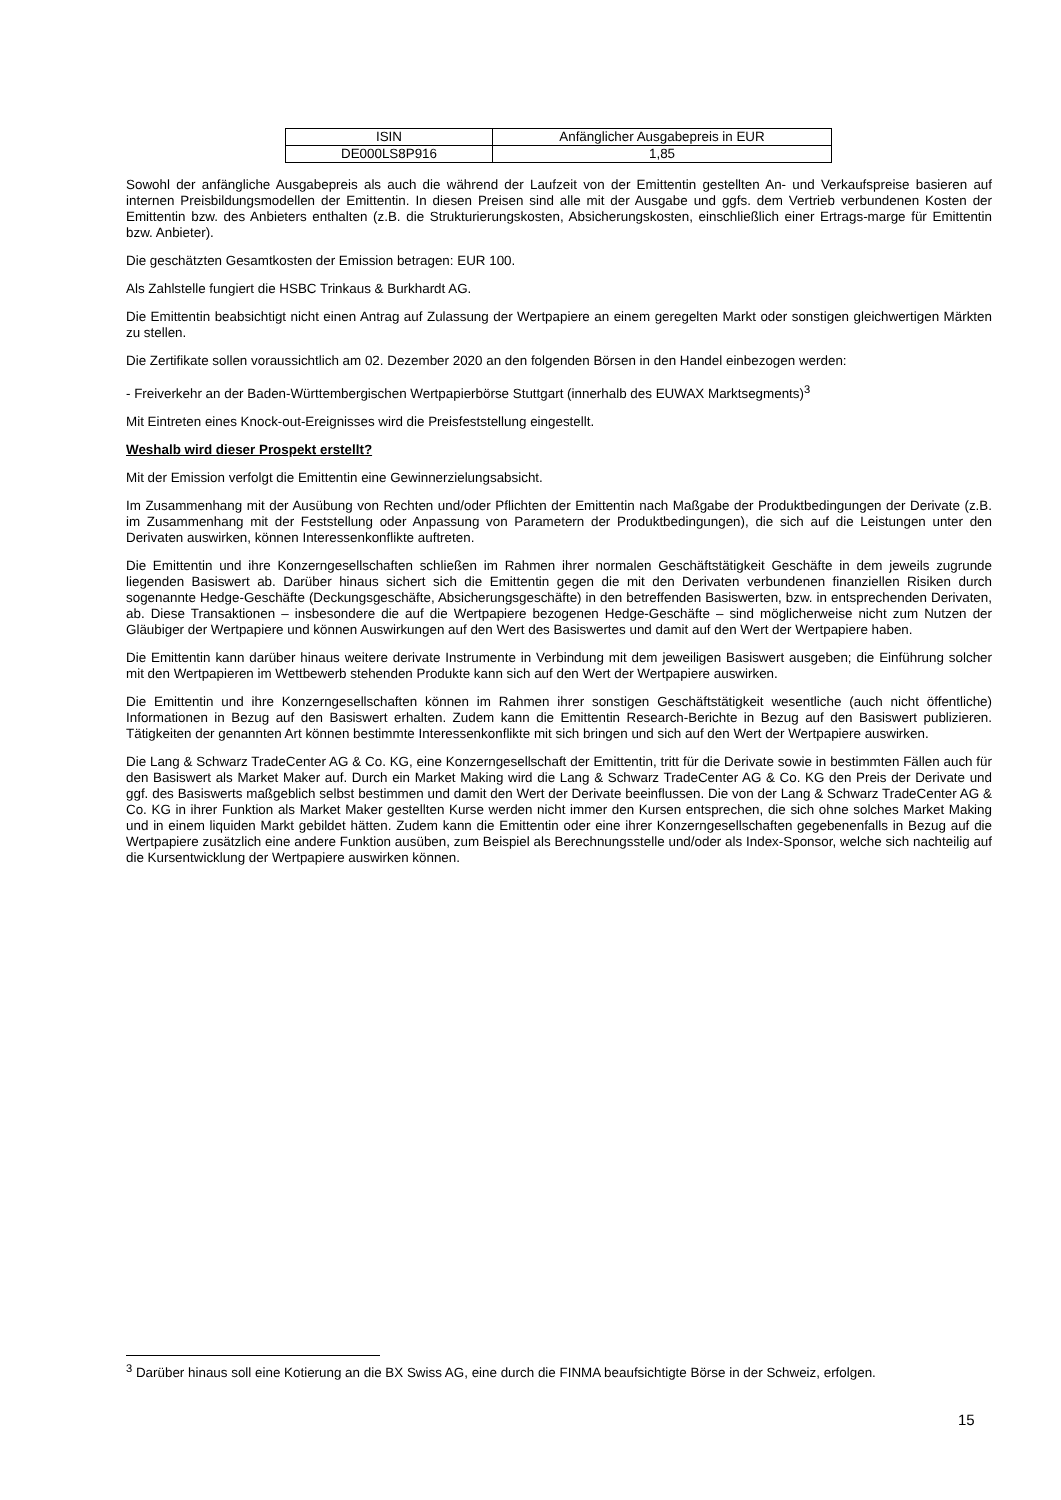| ISIN | Anfänglicher Ausgabepreis in EUR |
| --- | --- |
| DE000LS8P916 | 1,85 |
Sowohl der anfängliche Ausgabepreis als auch die während der Laufzeit von der Emittentin gestellten An- und Verkaufspreise basieren auf internen Preisbildungsmodellen der Emittentin. In diesen Preisen sind alle mit der Ausgabe und ggfs. dem Vertrieb verbundenen Kosten der Emittentin bzw. des Anbieters enthalten (z.B. die Strukturierungskosten, Absicherungskosten, einschließlich einer Ertrags-marge für Emittentin bzw. Anbieter).
Die geschätzten Gesamtkosten der Emission betragen: EUR 100.
Als Zahlstelle fungiert die HSBC Trinkaus & Burkhardt AG.
Die Emittentin beabsichtigt nicht einen Antrag auf Zulassung der Wertpapiere an einem geregelten Markt oder sonstigen gleichwertigen Märkten zu stellen.
Die Zertifikate sollen voraussichtlich am 02. Dezember 2020 an den folgenden Börsen in den Handel einbezogen werden:
- Freiverkehr an der Baden-Württembergischen Wertpapierbörse Stuttgart (innerhalb des EUWAX Marktsegments)<sup>3</sup>
Mit Eintreten eines Knock-out-Ereignisses wird die Preisfeststellung eingestellt.
Weshalb wird dieser Prospekt erstellt?
Mit der Emission verfolgt die Emittentin eine Gewinnerzielungsabsicht.
Im Zusammenhang mit der Ausübung von Rechten und/oder Pflichten der Emittentin nach Maßgabe der Produktbedingungen der Derivate (z.B. im Zusammenhang mit der Feststellung oder Anpassung von Parametern der Produktbedingungen), die sich auf die Leistungen unter den Derivaten auswirken, können Interessenkonflikte auftreten.
Die Emittentin und ihre Konzerngesellschaften schließen im Rahmen ihrer normalen Geschäftstätigkeit Geschäfte in dem jeweils zugrunde liegenden Basiswert ab. Darüber hinaus sichert sich die Emittentin gegen die mit den Derivaten verbundenen finanziellen Risiken durch sogenannte Hedge-Geschäfte (Deckungsgeschäfte, Absicherungsgeschäfte) in den betreffenden Basiswerten, bzw. in entsprechenden Derivaten, ab. Diese Transaktionen – insbesondere die auf die Wertpapiere bezogenen Hedge-Geschäfte – sind möglicherweise nicht zum Nutzen der Gläubiger der Wertpapiere und können Auswirkungen auf den Wert des Basiswertes und damit auf den Wert der Wertpapiere haben.
Die Emittentin kann darüber hinaus weitere derivate Instrumente in Verbindung mit dem jeweiligen Basiswert ausgeben; die Einführung solcher mit den Wertpapieren im Wettbewerb stehenden Produkte kann sich auf den Wert der Wertpapiere auswirken.
Die Emittentin und ihre Konzerngesellschaften können im Rahmen ihrer sonstigen Geschäftstätigkeit wesentliche (auch nicht öffentliche) Informationen in Bezug auf den Basiswert erhalten. Zudem kann die Emittentin Research-Berichte in Bezug auf den Basiswert publizieren. Tätigkeiten der genannten Art können bestimmte Interessenkonflikte mit sich bringen und sich auf den Wert der Wertpapiere auswirken.
Die Lang & Schwarz TradeCenter AG & Co. KG, eine Konzerngesellschaft der Emittentin, tritt für die Derivate sowie in bestimmten Fällen auch für den Basiswert als Market Maker auf. Durch ein Market Making wird die Lang & Schwarz TradeCenter AG & Co. KG den Preis der Derivate und ggf. des Basiswerts maßgeblich selbst bestimmen und damit den Wert der Derivate beeinflussen. Die von der Lang & Schwarz TradeCenter AG & Co. KG in ihrer Funktion als Market Maker gestellten Kurse werden nicht immer den Kursen entsprechen, die sich ohne solches Market Making und in einem liquiden Markt gebildet hätten. Zudem kann die Emittentin oder eine ihrer Konzerngesellschaften gegebenenfalls in Bezug auf die Wertpapiere zusätzlich eine andere Funktion ausüben, zum Beispiel als Berechnungsstelle und/oder als Index-Sponsor, welche sich nachteilig auf die Kursentwicklung der Wertpapiere auswirken können.
<sup>3</sup> Darüber hinaus soll eine Kotierung an die BX Swiss AG, eine durch die FINMA beaufsichtigte Börse in der Schweiz, erfolgen.
15